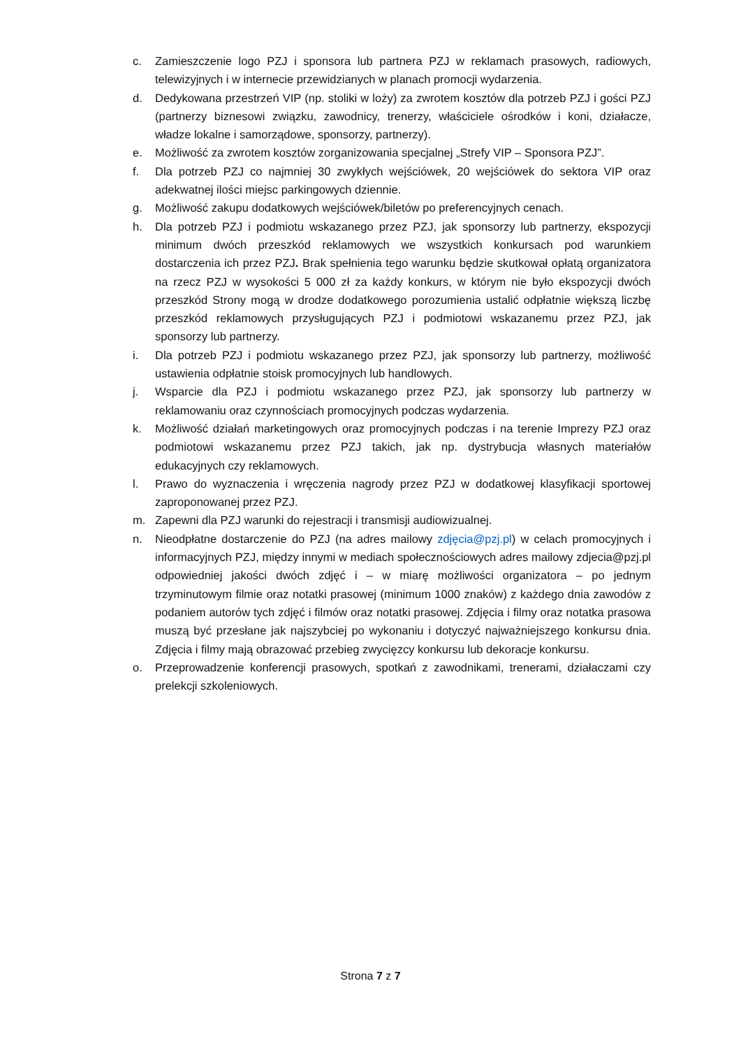c. Zamieszczenie logo PZJ i sponsora lub partnera PZJ w reklamach prasowych, radiowych, telewizyjnych i w internecie przewidzianych w planach promocji wydarzenia.
d. Dedykowana przestrzeń VIP (np. stoliki w loży) za zwrotem kosztów dla potrzeb PZJ i gości PZJ (partnerzy biznesowi związku, zawodnicy, trenerzy, właściciele ośrodków i koni, działacze, władze lokalne i samorządowe, sponsorzy, partnerzy).
e. Możliwość za zwrotem kosztów zorganizowania specjalnej „Strefy VIP – Sponsora PZJ”.
f. Dla potrzeb PZJ co najmniej 30 zwykłych wejściówek, 20 wejściówek do sektora VIP oraz adekwatnej ilości miejsc parkingowych dziennie.
g. Możliwość zakupu dodatkowych wejściówek/biletów po preferencyjnych cenach.
h. Dla potrzeb PZJ i podmiotu wskazanego przez PZJ, jak sponsorzy lub partnerzy, ekspozycji minimum dwóch przeszkód reklamowych we wszystkich konkursach pod warunkiem dostarczenia ich przez PZJ. Brak spełnienia tego warunku będzie skutkował opłatą organizatora na rzecz PZJ w wysokości 5 000 zł za każdy konkurs, w którym nie było ekspozycji dwóch przeszkód Strony mogą w drodze dodatkowego porozumienia ustalić odpłatnie większą liczbę przeszkód reklamowych przysługujących PZJ i podmiotowi wskazanemu przez PZJ, jak sponsorzy lub partnerzy.
i. Dla potrzeb PZJ i podmiotu wskazanego przez PZJ, jak sponsorzy lub partnerzy, możliwość ustawienia odpłatnie stoisk promocyjnych lub handlowych.
j. Wsparcie dla PZJ i podmiotu wskazanego przez PZJ, jak sponsorzy lub partnerzy w reklamowaniu oraz czynnościach promocyjnych podczas wydarzenia.
k. Możliwość działań marketingowych oraz promocyjnych podczas i na terenie Imprezy PZJ oraz podmiotowi wskazanemu przez PZJ takich, jak np. dystrybucja własnych materiałów edukacyjnych czy reklamowych.
l. Prawo do wyznaczenia i wręczenia nagrody przez PZJ w dodatkowej klasyfikacji sportowej zaproponowanej przez PZJ.
m. Zapewni dla PZJ warunki do rejestracji i transmisji audiowizualnej.
n. Nieodpłatne dostarczenie do PZJ (na adres mailowy zdjęcia@pzj.pl) w celach promocyjnych i informacyjnych PZJ, między innymi w mediach społecznościowych adres mailowy zdjecia@pzj.pl odpowiedniej jakości dwóch zdjęć i – w miarę możliwości organizatora – po jednym trzyminutowym filmie oraz notatki prasowej (minimum 1000 znaków) z każdego dnia zawodów z podaniem autorów tych zdjęć i filmów oraz notatki prasowej. Zdjęcia i filmy oraz notatka prasowa muszą być przesłane jak najszybciej po wykonaniu i dotyczyć najważniejszego konkursu dnia. Zdjęcia i filmy mają obrazować przebieg zwycięzcy konkursu lub dekoracje konkursu.
o. Przeprowadzenie konferencji prasowych, spotkań z zawodnikami, trenerami, działaczami czy prelekcji szkoleniowych.
Strona 7 z 7